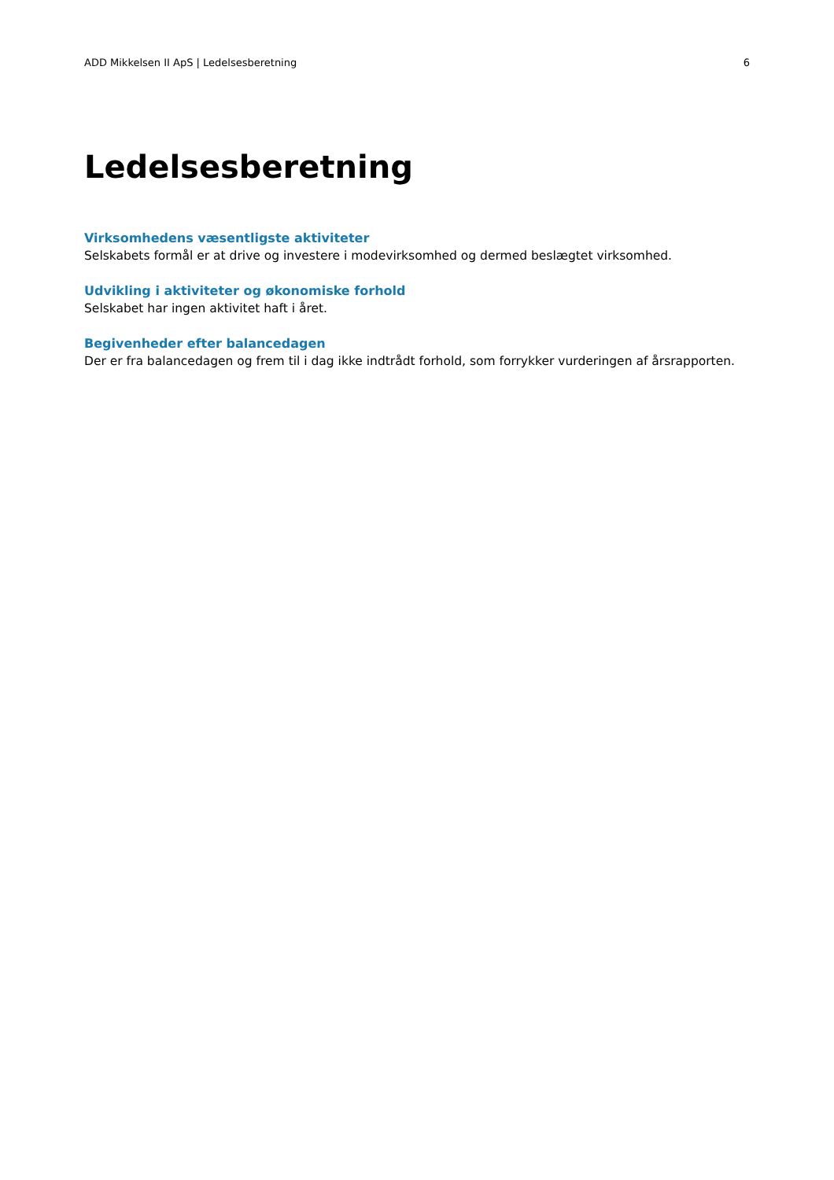ADD Mikkelsen II ApS | Ledelsesberetning 6
Ledelsesberetning
Virksomhedens væsentligste aktiviteter
Selskabets formål er at drive og investere i modevirksomhed og dermed beslægtet virksomhed.
Udvikling i aktiviteter og økonomiske forhold
Selskabet har ingen aktivitet haft i året.
Begivenheder efter balancedagen
Der er fra balancedagen og frem til i dag ikke indtrådt forhold, som forrykker vurderingen af årsrapporten.